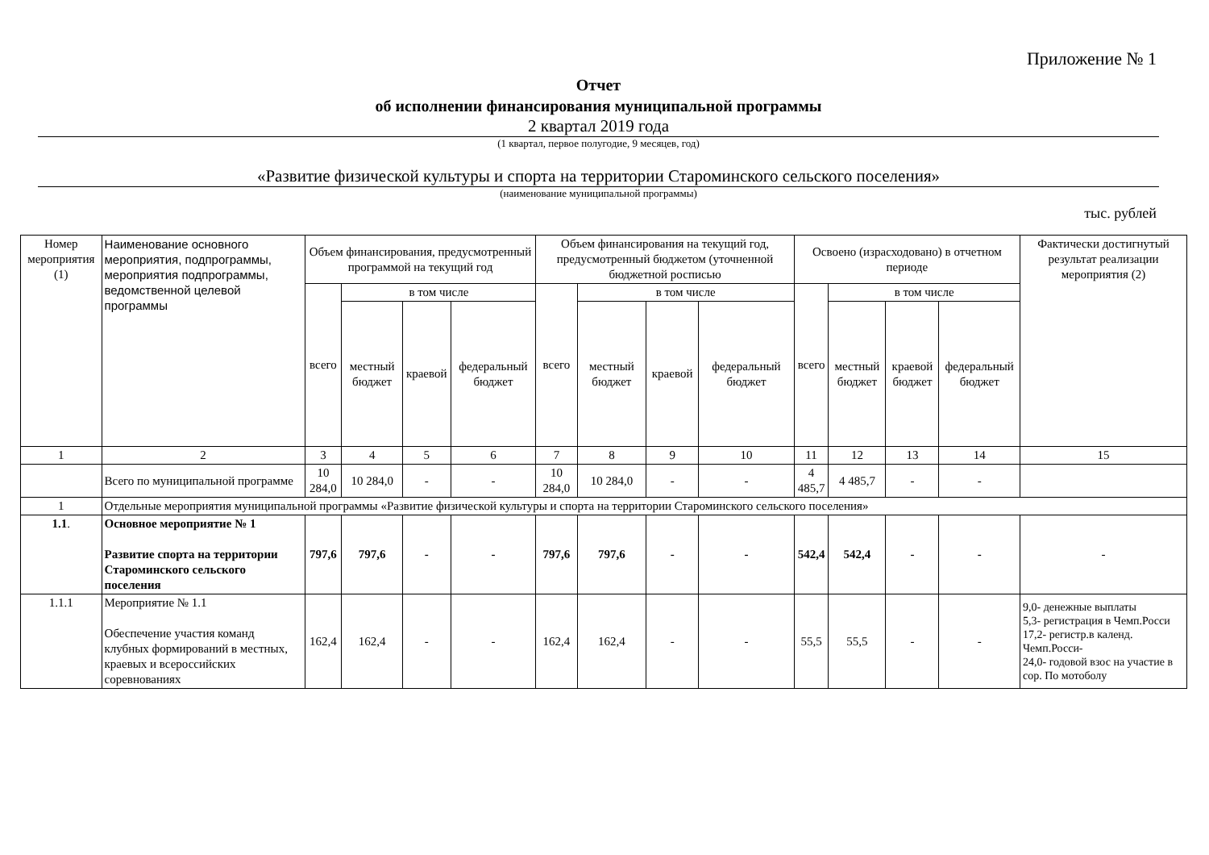Приложение № 1
Отчет
об исполнении финансирования муниципальной программы
2 квартал 2019 года
(1 квартал, первое полугодие, 9 месяцев, год)
«Развитие физической культуры и спорта на территории Староминского сельского поселения»
(наименование муниципальной программы)
тыс. рублей
| Номер мероприятия (1) | Наименование основного мероприятия, подпрограммы, мероприятия подпрограммы, ведомственной целевой программы | Объем финансирования, предусмотренный программой на текущий год | | | | Объем финансирования на текущий год, предусмотренный бюджетом (уточненной бюджетной росписью | | | | Освоено (израсходовано) в отчетном периоде | | | | Фактически достигнутый результат реализации мероприятия (2) |
| --- | --- | --- | --- | --- | --- | --- | --- | --- | --- | --- | --- | --- | --- | --- |
| | | всего | в том числе | | | всего | в том числе | | | всего | в том числе | | | |
| | | | местный бюджет | краевой | федеральный бюджет | | местный бюджет | краевой | федеральный бюджет | | местный бюджет | краевой бюджет | федеральный бюджет | |
| 1 | 2 | 3 | 4 | 5 | 6 | 7 | 8 | 9 | 10 | 11 | 12 | 13 | 14 | 15 |
| | Всего по муниципальной программе | 10 284,0 | 10 284,0 | - | - | 10 284,0 | 10 284,0 | - | - | 4 485,7 | 4 485,7 | - | - | |
| 1 | Отдельные мероприятия муниципальной программы «Развитие физической культуры и спорта на территории Староминского сельского поселения» | | | | | | | | | | | | | |
| 1.1 . | Основное мероприятие № 1 Развитие спорта на территории Староминского сельского поселения | 797,6 | 797,6 | - | - | 797,6 | 797,6 | - | - | 542,4 | 542,4 | - | - | - |
| 1.1.1 | Мероприятие № 1.1 Обеспечение участия команд клубных формирований в местных, краевых и всероссийских соревнованиях | 162,4 | 162,4 | - | - | 162,4 | 162,4 | - | - | 55,5 | 55,5 | - | - | 9,0- денежные выплаты 5,3- регистрация в Чемп.Росси 17,2- регистр.в календ. Чемп.Росси- 24,0- годовой взос на участие в сор. По мотоболу |